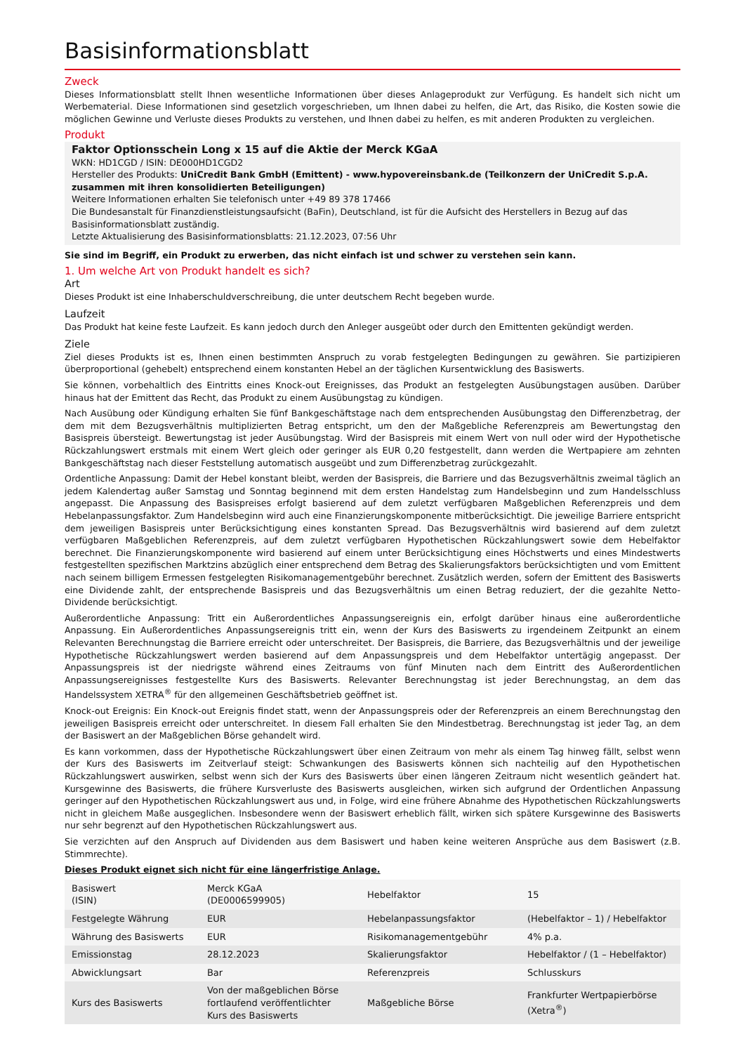Basisinformationsblatt
Zweck
Dieses Informationsblatt stellt Ihnen wesentliche Informationen über dieses Anlageprodukt zur Verfügung. Es handelt sich nicht um Werbematerial. Diese Informationen sind gesetzlich vorgeschrieben, um Ihnen dabei zu helfen, die Art, das Risiko, die Kosten sowie die möglichen Gewinne und Verluste dieses Produkts zu verstehen, und Ihnen dabei zu helfen, es mit anderen Produkten zu vergleichen.
Produkt
Faktor Optionsschein Long x 15 auf die Aktie der Merck KGaA
WKN: HD1CGD / ISIN: DE000HD1CGD2
Hersteller des Produkts: UniCredit Bank GmbH (Emittent) - www.hypovereinsbank.de (Teilkonzern der UniCredit S.p.A. zusammen mit ihren konsolidierten Beteiligungen)
Weitere Informationen erhalten Sie telefonisch unter +49 89 378 17466
Die Bundesanstalt für Finanzdienstleistungsaufsicht (BaFin), Deutschland, ist für die Aufsicht des Herstellers in Bezug auf das Basisinformationsblatt zuständig.
Letzte Aktualisierung des Basisinformationsblatts: 21.12.2023, 07:56 Uhr
Sie sind im Begriff, ein Produkt zu erwerben, das nicht einfach ist und schwer zu verstehen sein kann.
1. Um welche Art von Produkt handelt es sich?
Art
Dieses Produkt ist eine Inhaberschuldverschreibung, die unter deutschem Recht begeben wurde.
Laufzeit
Das Produkt hat keine feste Laufzeit. Es kann jedoch durch den Anleger ausgeübt oder durch den Emittenten gekündigt werden.
Ziele
Ziel dieses Produkts ist es, Ihnen einen bestimmten Anspruch zu vorab festgelegten Bedingungen zu gewähren. Sie partizipieren überproportional (gehebelt) entsprechend einem konstanten Hebel an der täglichen Kursentwicklung des Basiswerts.
Sie können, vorbehaltlich des Eintritts eines Knock-out Ereignisses, das Produkt an festgelegten Ausübungstagen ausüben. Darüber hinaus hat der Emittent das Recht, das Produkt zu einem Ausübungstag zu kündigen.
Nach Ausübung oder Kündigung erhalten Sie fünf Bankgeschäftstage nach dem entsprechenden Ausübungstag den Differenzbetrag, der dem mit dem Bezugsverhältnis multiplizierten Betrag entspricht, um den der Maßgebliche Referenzpreis am Bewertungstag den Basispreis übersteigt. Bewertungstag ist jeder Ausübungstag. Wird der Basispreis mit einem Wert von null oder wird der Hypothetische Rückzahlungswert erstmals mit einem Wert gleich oder geringer als EUR 0,20 festgestellt, dann werden die Wertpapiere am zehnten Bankgeschäftstag nach dieser Feststellung automatisch ausgeübt und zum Differenzbetrag zurückgezahlt.
Ordentliche Anpassung: Damit der Hebel konstant bleibt, werden der Basispreis, die Barriere und das Bezugsverhältnis zweimal täglich an jedem Kalendertag außer Samstag und Sonntag beginnend mit dem ersten Handelstag zum Handelsbeginn und zum Handelsschluss angepasst. Die Anpassung des Basispreises erfolgt basierend auf dem zuletzt verfügbaren Maßgeblichen Referenzpreis und dem Hebelanpassungsfaktor. Zum Handelsbeginn wird auch eine Finanzierungskomponente mitberücksichtigt. Die jeweilige Barriere entspricht dem jeweiligen Basispreis unter Berücksichtigung eines konstanten Spread. Das Bezugsverhältnis wird basierend auf dem zuletzt verfügbaren Maßgeblichen Referenzpreis, auf dem zuletzt verfügbaren Hypothetischen Rückzahlungswert sowie dem Hebelfaktor berechnet. Die Finanzierungskomponente wird basierend auf einem unter Berücksichtigung eines Höchstwerts und eines Mindestwerts festgestellten spezifischen Marktzins abzüglich einer entsprechend dem Betrag des Skalierungsfaktors berücksichtigten und vom Emittent nach seinem billigem Ermessen festgelegten Risikomanagementgebühr berechnet. Zusätzlich werden, sofern der Emittent des Basiswerts eine Dividende zahlt, der entsprechende Basispreis und das Bezugsverhältnis um einen Betrag reduziert, der die gezahlte Netto-Dividende berücksichtigt.
Außerordentliche Anpassung: Tritt ein Außerordentliches Anpassungsereignis ein, erfolgt darüber hinaus eine außerordentliche Anpassung. Ein Außerordentliches Anpassungsereignis tritt ein, wenn der Kurs des Basiswerts zu irgendeinem Zeitpunkt an einem Relevanten Berechnungstag die Barriere erreicht oder unterschreitet. Der Basispreis, die Barriere, das Bezugsverhältnis und der jeweilige Hypothetische Rückzahlungswert werden basierend auf dem Anpassungspreis und dem Hebelfaktor untertägig angepasst. Der Anpassungspreis ist der niedrigste während eines Zeitraums von fünf Minuten nach dem Eintritt des Außerordentlichen Anpassungsereignisses festgestellte Kurs des Basiswerts. Relevanter Berechnungstag ist jeder Berechnungstag, an dem das Handelssystem XETRA<sup>®</sup> für den allgemeinen Geschäftsbetrieb geöffnet ist.
Knock-out Ereignis: Ein Knock-out Ereignis findet statt, wenn der Anpassungspreis oder der Referenzpreis an einem Berechnungstag den jeweiligen Basispreis erreicht oder unterschreitet. In diesem Fall erhalten Sie den Mindestbetrag. Berechnungstag ist jeder Tag, an dem der Basiswert an der Maßgeblichen Börse gehandelt wird.
Es kann vorkommen, dass der Hypothetische Rückzahlungswert über einen Zeitraum von mehr als einem Tag hinweg fällt, selbst wenn der Kurs des Basiswerts im Zeitverlauf steigt: Schwankungen des Basiswerts können sich nachteilig auf den Hypothetischen Rückzahlungswert auswirken, selbst wenn sich der Kurs des Basiswerts über einen längeren Zeitraum nicht wesentlich geändert hat. Kursgewinne des Basiswerts, die frühere Kursverluste des Basiswerts ausgleichen, wirken sich aufgrund der Ordentlichen Anpassung geringer auf den Hypothetischen Rückzahlungswert aus und, in Folge, wird eine frühere Abnahme des Hypothetischen Rückzahlungswerts nicht in gleichem Maße ausgeglichen. Insbesondere wenn der Basiswert erheblich fällt, wirken sich spätere Kursgewinne des Basiswerts nur sehr begrenzt auf den Hypothetischen Rückzahlungswert aus.
Sie verzichten auf den Anspruch auf Dividenden aus dem Basiswert und haben keine weiteren Ansprüche aus dem Basiswert (z.B. Stimmrechte).
Dieses Produkt eignet sich nicht für eine längerfristige Anlage.
| Basiswert (ISIN) | Merck KGaA (DE0006599905) | Hebelfaktor | 15 |
| Festgelegte Währung | EUR | Hebelanpassungsfaktor | (Hebelfaktor – 1) / Hebelfaktor |
| Währung des Basiswerts | EUR | Risikomanagementgebühr | 4% p.a. |
| Emissionstag | 28.12.2023 | Skalierungsfaktor | Hebelfaktor / (1 – Hebelfaktor) |
| Abwicklungsart | Bar | Referenzpreis | Schlusskurs |
| Kurs des Basiswerts | Von der maßgeblichen Börse fortlaufend veröffentlichter Kurs des Basiswerts | Maßgebliche Börse | Frankfurter Wertpapierbörse (Xetra<sup>®</sup>) |